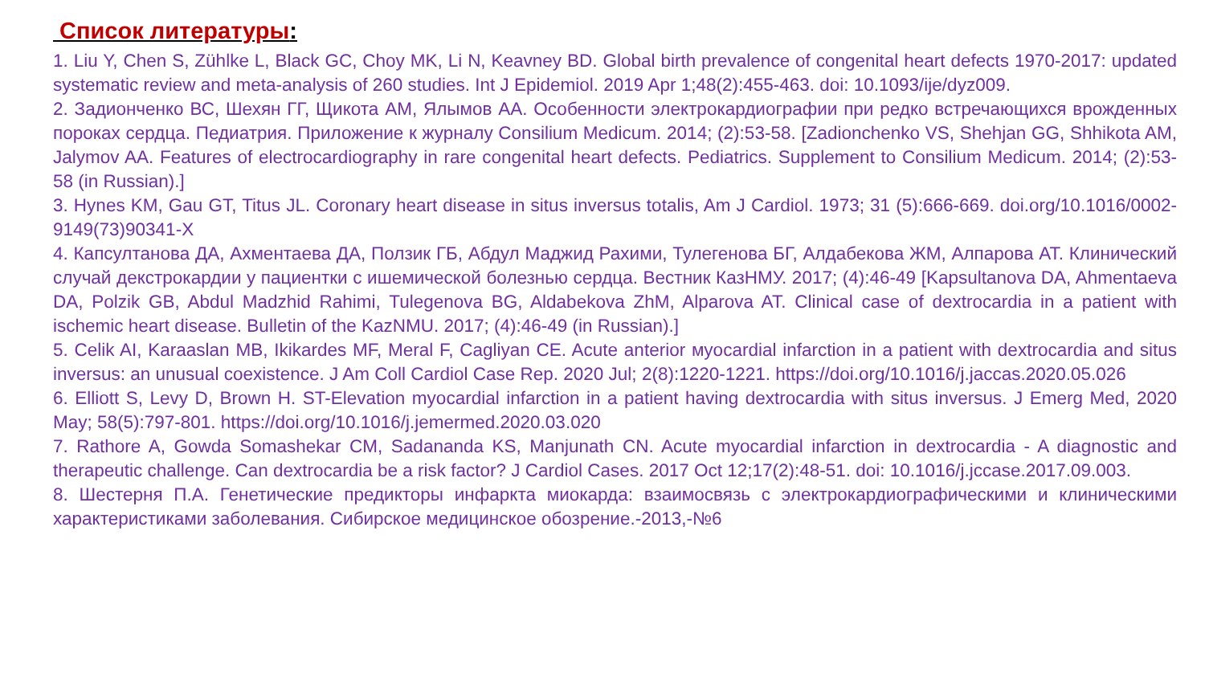Список литературы:
1. Liu Y, Chen S, Zühlke L, Black GC, Choy MK, Li N, Keavney BD. Global birth prevalence of congenital heart defects 1970-2017: updated systematic review and meta-analysis of 260 studies. Int J Epidemiol. 2019 Apr 1;48(2):455-463. doi: 10.1093/ije/dyz009.
2. Задионченко ВС, Шехян ГГ, Щикота АМ, Ялымов АА. Особенности электрокардиографии при редко встречающихся врожденных пороках сердца. Педиатрия. Приложение к журналу Consilium Medicum. 2014; (2):53-58. [Zadionchenko VS, Shehjan GG, Shhikota AM, Jalymov AA. Features of electrocardiography in rare congenital heart defects. Pediatrics. Supplement to Consilium Medicum. 2014; (2):53-58 (in Russian).]
3. Hynes KM, Gau GT, Titus JL. Coronary heart disease in situs inversus totalis, Am J Cardiol. 1973; 31 (5):666-669. doi.org/10.1016/0002-9149(73)90341-X
4. Капсултанова ДА, Ахментаева ДА, Ползик ГБ, Абдул Маджид Рахими, Тулегенова БГ, Алдабекова ЖМ, Алпарова АТ. Клинический случай декстрокардии у пациентки с ишемической болезнью сердца. Вестник КазНМУ. 2017; (4):46-49 [Kapsultanova DA, Ahmentaeva DA, Polzik GB, Abdul Madzhid Rahimi, Tulegenova BG, Aldabekova ZhM, Alparova AT. Clinical case of dextrocardia in a patient with ischemic heart disease. Bulletin of the KazNMU. 2017; (4):46-49 (in Russian).]
5. Celik AI, Karaaslan MB, Ikikardes MF, Meral F, Cagliyan CE. Acute anterior мyocardial infarction in a patient with dextrocardia and situs inversus: an unusual coexistence. J Am Coll Cardiol Case Rep. 2020 Jul; 2(8):1220-1221. https://doi.org/10.1016/j.jaccas.2020.05.026
6. Elliott S, Levy D, Brown H. ST-Elevation myocardial infarction in a patient having dextrocardia with situs inversus. J Emerg Med, 2020 May; 58(5):797-801. https://doi.org/10.1016/j.jemermed.2020.03.020
7. Rathore A, Gowda Somashekar CM, Sadananda KS, Manjunath CN. Acute myocardial infarction in dextrocardia - A diagnostic and therapeutic challenge. Can dextrocardia be a risk factor? J Cardiol Cases. 2017 Oct 12;17(2):48-51. doi: 10.1016/j.jccase.2017.09.003.
8. Шестерня П.А. Генетические предикторы инфаркта миокарда: взаимосвязь с электрокардиографическими и клиническими характеристиками заболевания. Сибирское медицинское обозрение.-2013,-№6